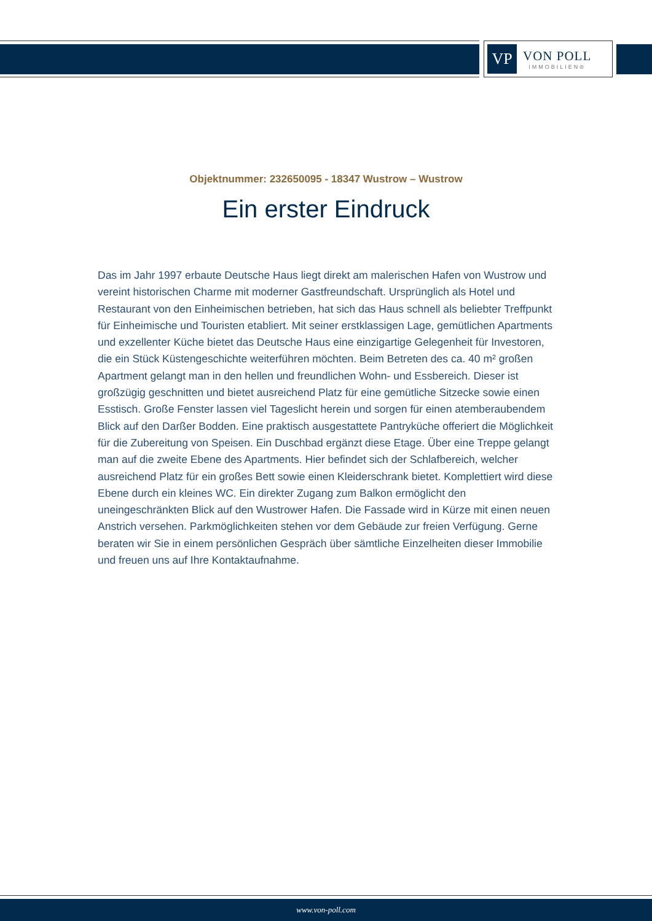VP
VON POLL
IMMOBILIEN®
Objektnummer: 232650095 - 18347 Wustrow – Wustrow
Ein erster Eindruck
Das im Jahr 1997 erbaute Deutsche Haus liegt direkt am malerischen Hafen von Wustrow und vereint historischen Charme mit moderner Gastfreundschaft. Ursprünglich als Hotel und Restaurant von den Einheimischen betrieben, hat sich das Haus schnell als beliebter Treffpunkt für Einheimische und Touristen etabliert. Mit seiner erstklassigen Lage, gemütlichen Apartments und exzellenter Küche bietet das Deutsche Haus eine einzigartige Gelegenheit für Investoren, die ein Stück Küstengeschichte weiterführen möchten. Beim Betreten des ca. 40 m² großen Apartment gelangt man in den hellen und freundlichen Wohn- und Essbereich. Dieser ist großzügig geschnitten und bietet ausreichend Platz für eine gemütliche Sitzecke sowie einen Esstisch. Große Fenster lassen viel Tageslicht herein und sorgen für einen atemberaubendem Blick auf den Darßer Bodden. Eine praktisch ausgestattete Pantryküche offeriert die Möglichkeit für die Zubereitung von Speisen. Ein Duschbad ergänzt diese Etage. Über eine Treppe gelangt man auf die zweite Ebene des Apartments. Hier befindet sich der Schlafbereich, welcher ausreichend Platz für ein großes Bett sowie einen Kleiderschrank bietet. Komplettiert wird diese Ebene durch ein kleines WC. Ein direkter Zugang zum Balkon ermöglicht den uneingeschränkten Blick auf den Wustrower Hafen. Die Fassade wird in Kürze mit einen neuen Anstrich versehen. Parkmöglichkeiten stehen vor dem Gebäude zur freien Verfügung. Gerne beraten wir Sie in einem persönlichen Gespräch über sämtliche Einzelheiten dieser Immobilie und freuen uns auf Ihre Kontaktaufnahme.
www.von-poll.com